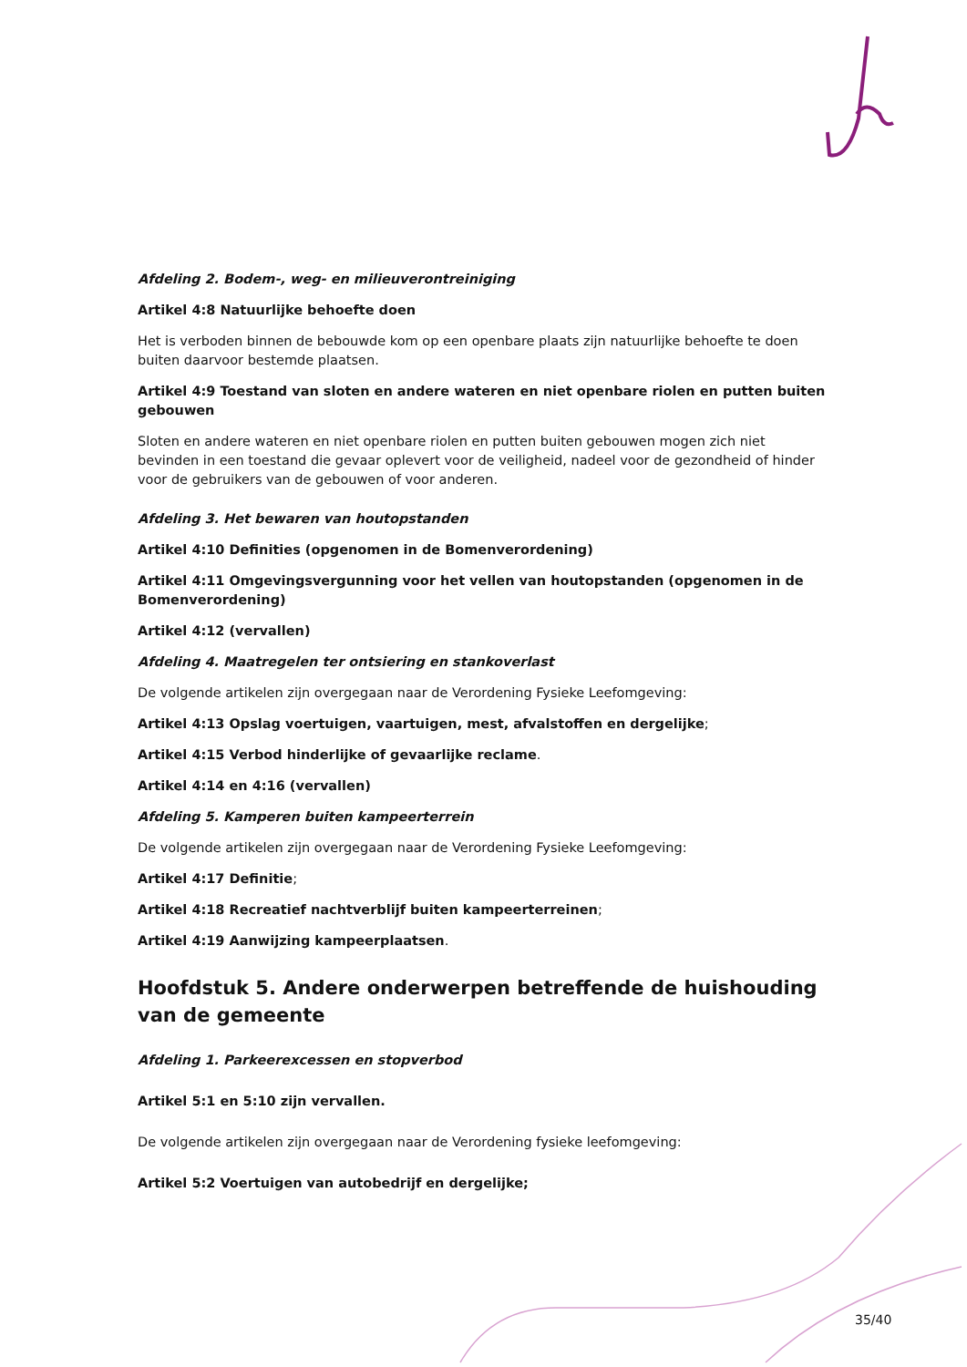Afdeling 2. Bodem-, weg- en milieuverontreiniging
Artikel 4:8 Natuurlijke behoefte doen
Het is verboden binnen de bebouwde kom op een openbare plaats zijn natuurlijke behoefte te doen buiten daarvoor bestemde plaatsen.
Artikel 4:9 Toestand van sloten en andere wateren en niet openbare riolen en putten buiten gebouwen
Sloten en andere wateren en niet openbare riolen en putten buiten gebouwen mogen zich niet bevinden in een toestand die gevaar oplevert voor de veiligheid, nadeel voor de gezondheid of hinder voor de gebruikers van de gebouwen of voor anderen.
Afdeling 3. Het bewaren van houtopstanden
Artikel 4:10 Definities (opgenomen in de Bomenverordening)
Artikel 4:11 Omgevingsvergunning voor het vellen van houtopstanden (opgenomen in de Bomenverordening)
Artikel 4:12 (vervallen)
Afdeling 4. Maatregelen ter ontsiering en stankoverlast
De volgende artikelen zijn overgegaan naar de Verordening Fysieke Leefomgeving:
Artikel 4:13 Opslag voertuigen, vaartuigen, mest, afvalstoffen en dergelijke;
Artikel 4:15 Verbod hinderlijke of gevaarlijke reclame.
Artikel 4:14 en 4:16 (vervallen)
Afdeling 5. Kamperen buiten kampeerterrein
De volgende artikelen zijn overgegaan naar de Verordening Fysieke Leefomgeving:
Artikel 4:17 Definitie;
Artikel 4:18 Recreatief nachtverblijf buiten kampeerterreinen;
Artikel 4:19 Aanwijzing kampeerplaatsen.
Hoofdstuk 5. Andere onderwerpen betreffende de huishouding van de gemeente
Afdeling 1. Parkeerexcessen en stopverbod
Artikel 5:1 en 5:10 zijn vervallen.
De volgende artikelen zijn overgegaan naar de Verordening fysieke leefomgeving:
Artikel 5:2 Voertuigen van autobedrijf en dergelijke;
35/40